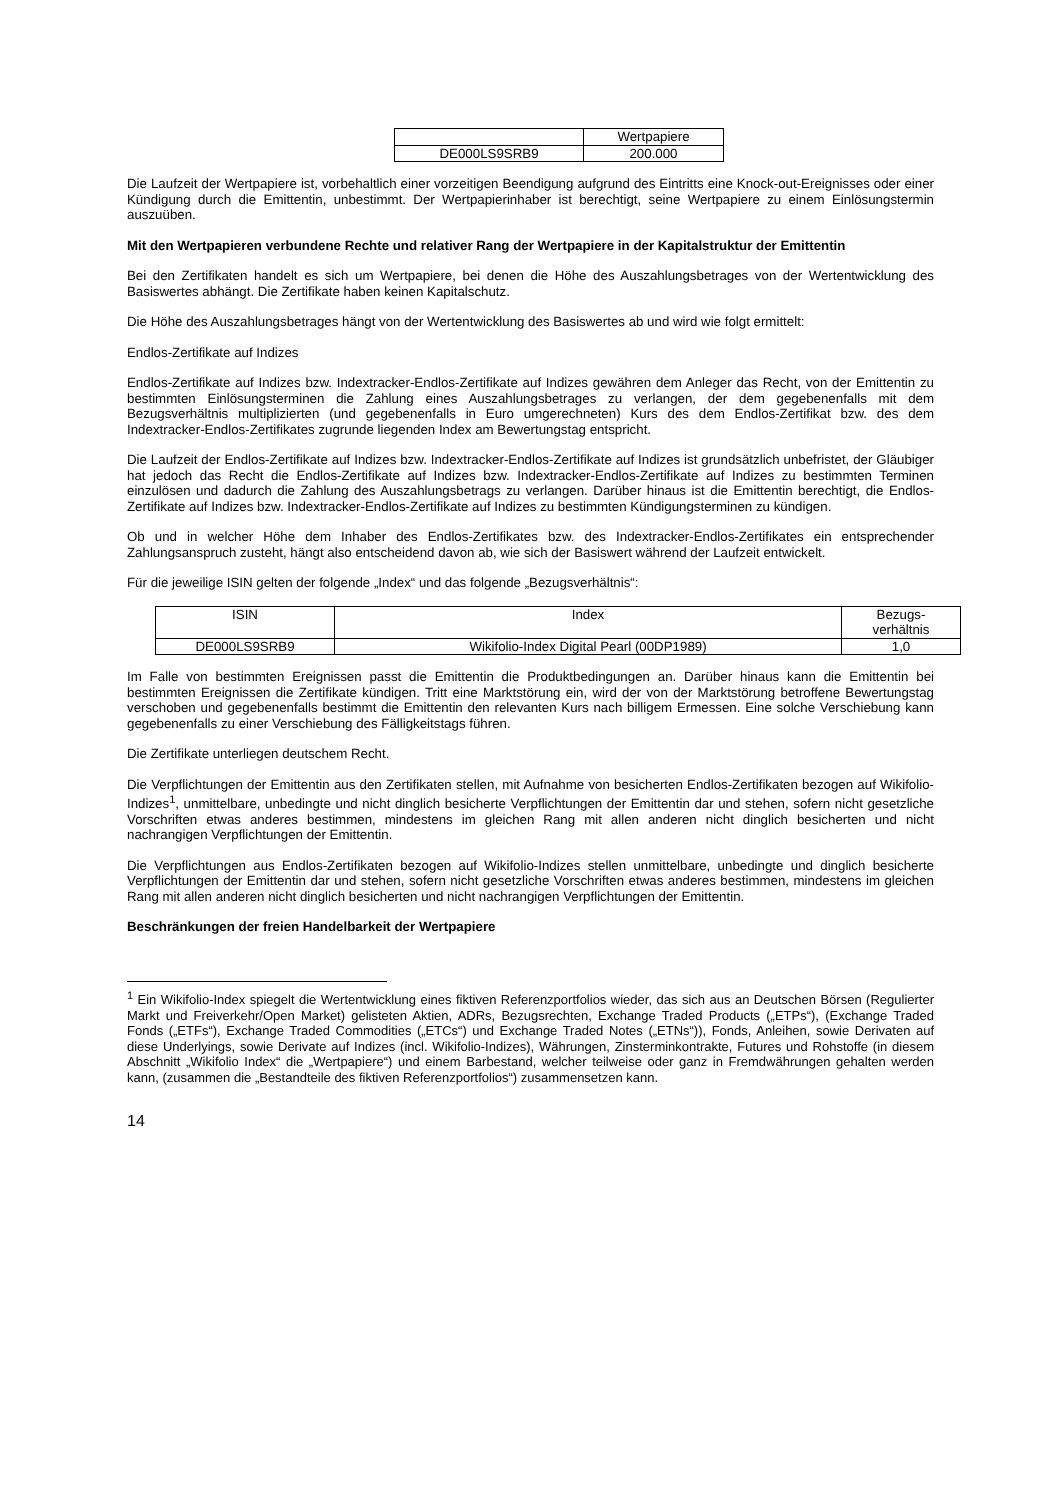| | Wertpapiere |
| DE000LS9SRB9 | 200.000 |
Die Laufzeit der Wertpapiere ist, vorbehaltlich einer vorzeitigen Beendigung aufgrund des Eintritts eine Knock-out-Ereignisses oder einer Kündigung durch die Emittentin, unbestimmt. Der Wertpapierinhaber ist berechtigt, seine Wertpapiere zu einem Einlösungstermin auszuüben.
Mit den Wertpapieren verbundene Rechte und relativer Rang der Wertpapiere in der Kapitalstruktur der Emittentin
Bei den Zertifikaten handelt es sich um Wertpapiere, bei denen die Höhe des Auszahlungsbetrages von der Wertentwicklung des Basiswertes abhängt. Die Zertifikate haben keinen Kapitalschutz.
Die Höhe des Auszahlungsbetrages hängt von der Wertentwicklung des Basiswertes ab und wird wie folgt ermittelt:
Endlos-Zertifikate auf Indizes
Endlos-Zertifikate auf Indizes bzw. Indextracker-Endlos-Zertifikate auf Indizes gewähren dem Anleger das Recht, von der Emittentin zu bestimmten Einlösungsterminen die Zahlung eines Auszahlungsbetrages zu verlangen, der dem gegebenenfalls mit dem Bezugsverhältnis multiplizierten (und gegebenenfalls in Euro umgerechneten) Kurs des dem Endlos-Zertifikat bzw. des dem Indextracker-Endlos-Zertifikates zugrunde liegenden Index am Bewertungstag entspricht.
Die Laufzeit der Endlos-Zertifikate auf Indizes bzw. Indextracker-Endlos-Zertifikate auf Indizes ist grundsätzlich unbefristet, der Gläubiger hat jedoch das Recht die Endlos-Zertifikate auf Indizes bzw. Indextracker-Endlos-Zertifikate auf Indizes zu bestimmten Terminen einzulösen und dadurch die Zahlung des Auszahlungsbetrags zu verlangen. Darüber hinaus ist die Emittentin berechtigt, die Endlos-Zertifikate auf Indizes bzw. Indextracker-Endlos-Zertifikate auf Indizes zu bestimmten Kündigungsterminen zu kündigen.
Ob und in welcher Höhe dem Inhaber des Endlos-Zertifikates bzw. des Indextracker-Endlos-Zertifikates ein entsprechender Zahlungsanspruch zusteht, hängt also entscheidend davon ab, wie sich der Basiswert während der Laufzeit entwickelt.
Für die jeweilige ISIN gelten der folgende „Index“ und das folgende „Bezugsverhältnis“:
| ISIN | Index | Bezugs- verhältnis |
| --- | --- | --- |
| DE000LS9SRB9 | Wikifolio-Index Digital Pearl (00DP1989) | 1,0 |
Im Falle von bestimmten Ereignissen passt die Emittentin die Produktbedingungen an. Darüber hinaus kann die Emittentin bei bestimmten Ereignissen die Zertifikate kündigen. Tritt eine Marktstörung ein, wird der von der Marktstörung betroffene Bewertungstag verschoben und gegebenenfalls bestimmt die Emittentin den relevanten Kurs nach billigem Ermessen. Eine solche Verschiebung kann gegebenenfalls zu einer Verschiebung des Fälligkeitstags führen.
Die Zertifikate unterliegen deutschem Recht.
Die Verpflichtungen der Emittentin aus den Zertifikaten stellen, mit Aufnahme von besicherten Endlos-Zertifikaten bezogen auf Wikifolio-Indizes<sup>1</sup>, unmittelbare, unbedingte und nicht dinglich besicherte Verpflichtungen der Emittentin dar und stehen, sofern nicht gesetzliche Vorschriften etwas anderes bestimmen, mindestens im gleichen Rang mit allen anderen nicht dinglich besicherten und nicht nachrangigen Verpflichtungen der Emittentin.
Die Verpflichtungen aus Endlos-Zertifikaten bezogen auf Wikifolio-Indizes stellen unmittelbare, unbedingte und dinglich besicherte Verpflichtungen der Emittentin dar und stehen, sofern nicht gesetzliche Vorschriften etwas anderes bestimmen, mindestens im gleichen Rang mit allen anderen nicht dinglich besicherten und nicht nachrangigen Verpflichtungen der Emittentin.
Beschränkungen der freien Handelbarkeit der Wertpapiere
<sup>1</sup> Ein Wikifolio-Index spiegelt die Wertentwicklung eines fiktiven Referenzportfolios wieder, das sich aus an Deutschen Börsen (Regulierter Markt und Freiverkehr/Open Market) gelisteten Aktien, ADRs, Bezugsrechten, Exchange Traded Products („ETPs“), (Exchange Traded Fonds („ETFs“), Exchange Traded Commodities („ETCs“) und Exchange Traded Notes („ETNs“)), Fonds, Anleihen, sowie Derivaten auf diese Underlyings, sowie Derivate auf Indizes (incl. Wikifolio-Indizes), Währungen, Zinsterminkontrakte, Futures und Rohstoffe (in diesem Abschnitt „Wikifolio Index“ die „Wertpapiere“) und einem Barbestand, welcher teilweise oder ganz in Fremdwährungen gehalten werden kann, (zusammen die „Bestandteile des fiktiven Referenzportfolios“) zusammensetzen kann.
14